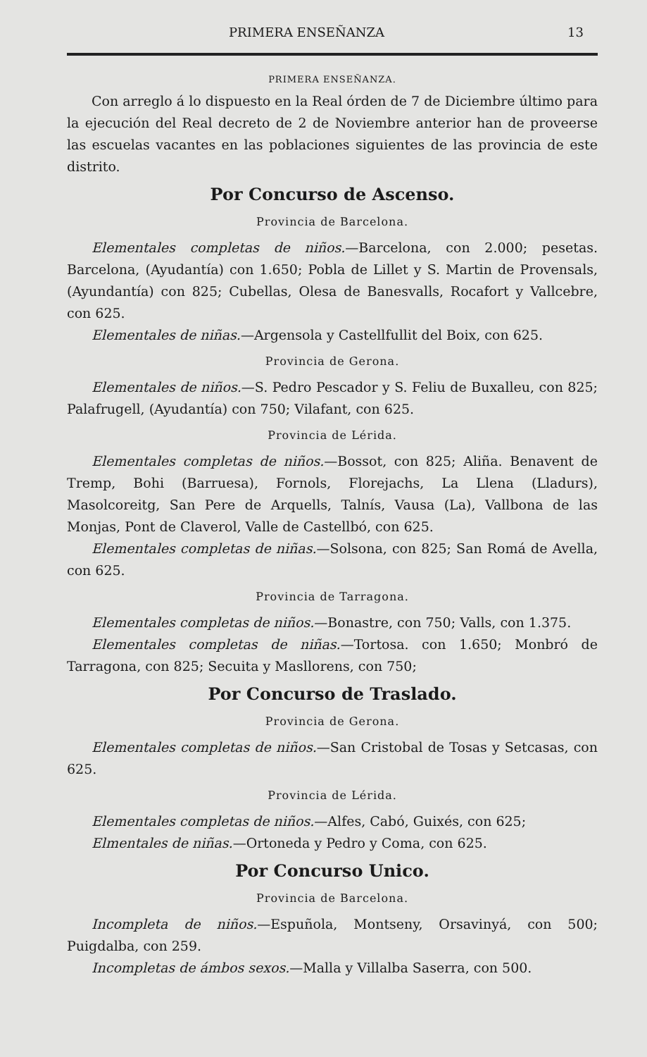PRIMERA ENSEÑANZA 13
PRIMERA ENSEÑANZA.
Con arreglo á lo dispuesto en la Real órden de 7 de Diciembre último para la ejecución del Real decreto de 2 de Noviembre anterior han de proveerse las escuelas vacantes en las poblaciones siguientes de las provincia de este distrito.
Por Concurso de Ascenso.
Provincia de Barcelona.
Elementales completas de niños.—Barcelona, con 2.000; pesetas. Barcelona, (Ayudantía) con 1.650; Pobla de Lillet y S. Martin de Provensals, (Ayundantía) con 825; Cubellas, Olesa de Banesvalls, Rocafort y Vallcebre, con 625.
Elementales de niñas.—Argensola y Castellfullit del Boix, con 625.
Provincia de Gerona.
Elementales de niños.—S. Pedro Pescador y S. Feliu de Buxalleu, con 825; Palafrugell, (Ayudantía) con 750; Vilafant, con 625.
Provincia de Lérida.
Elementales completas de niños.—Bossot, con 825; Aliña. Benavent de Tremp, Bohi (Barruesa), Fornols, Florejachs, La Llena (Lladurs), Masolcoreitg, San Pere de Arquells, Talnís, Vausa (La), Vallbona de las Monjas, Pont de Claverol, Valle de Castellbó, con 625.
Elementales completas de niñas.—Solsona, con 825; San Romá de Avella, con 625.
Provincia de Tarragona.
Elementales completas de niños.—Bonastre, con 750; Valls, con 1.375.
Elementales completas de niñas.—Tortosa. con 1.650; Monbró de Tarragona, con 825; Secuita y Masllorens, con 750;
Por Concurso de Traslado.
Provincia de Gerona.
Elementales completas de niños.—San Cristobal de Tosas y Setcasas, con 625.
Provincia de Lérida.
Elementales completas de niños.—Alfes, Cabó, Guixés, con 625;
Elmentales de niñas.—Ortoneda y Pedro y Coma, con 625.
Por Concurso Unico.
Provincia de Barcelona.
Incompleta de niños.—Espuñola, Montseny, Orsavinyá, con 500; Puigdalba, con 259.
Incompletas de ámbos sexos.—Malla y Villalba Saserra, con 500.